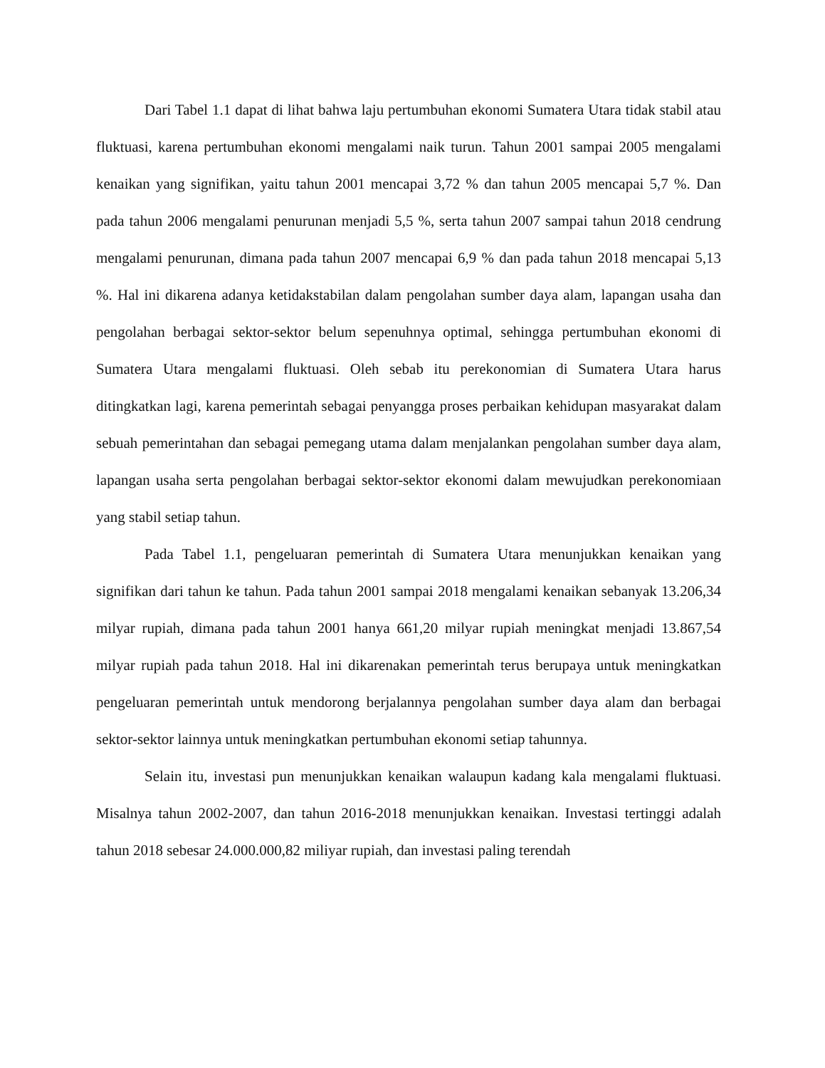Dari Tabel 1.1 dapat di lihat bahwa laju pertumbuhan ekonomi Sumatera Utara tidak stabil atau fluktuasi, karena pertumbuhan ekonomi mengalami naik turun. Tahun 2001 sampai 2005 mengalami kenaikan yang signifikan, yaitu tahun 2001 mencapai 3,72 % dan tahun 2005 mencapai 5,7 %. Dan pada tahun 2006 mengalami penurunan menjadi 5,5 %, serta tahun 2007 sampai tahun 2018 cendrung mengalami penurunan, dimana pada tahun 2007 mencapai 6,9 % dan pada tahun 2018 mencapai 5,13 %. Hal ini dikarena adanya ketidakstabilan dalam pengolahan sumber daya alam, lapangan usaha dan pengolahan berbagai sektor-sektor belum sepenuhnya optimal, sehingga pertumbuhan ekonomi di Sumatera Utara mengalami fluktuasi. Oleh sebab itu perekonomian di Sumatera Utara harus ditingkatkan lagi, karena pemerintah sebagai penyangga proses perbaikan kehidupan masyarakat dalam sebuah pemerintahan dan sebagai pemegang utama dalam menjalankan pengolahan sumber daya alam, lapangan usaha serta pengolahan berbagai sektor-sektor ekonomi dalam mewujudkan perekonomiaan yang stabil setiap tahun.
Pada Tabel 1.1, pengeluaran pemerintah di Sumatera Utara menunjukkan kenaikan yang signifikan dari tahun ke tahun. Pada tahun 2001 sampai 2018 mengalami kenaikan sebanyak 13.206,34 milyar rupiah, dimana pada tahun 2001 hanya 661,20 milyar rupiah meningkat menjadi 13.867,54 milyar rupiah pada tahun 2018. Hal ini dikarenakan pemerintah terus berupaya untuk meningkatkan pengeluaran pemerintah untuk mendorong berjalannya pengolahan sumber daya alam dan berbagai sektor-sektor lainnya untuk meningkatkan pertumbuhan ekonomi setiap tahunnya.
Selain itu, investasi pun menunjukkan kenaikan walaupun kadang kala mengalami fluktuasi. Misalnya tahun 2002-2007, dan tahun 2016-2018 menunjukkan kenaikan. Investasi tertinggi adalah tahun 2018 sebesar 24.000.000,82 miliyar rupiah, dan investasi paling terendah